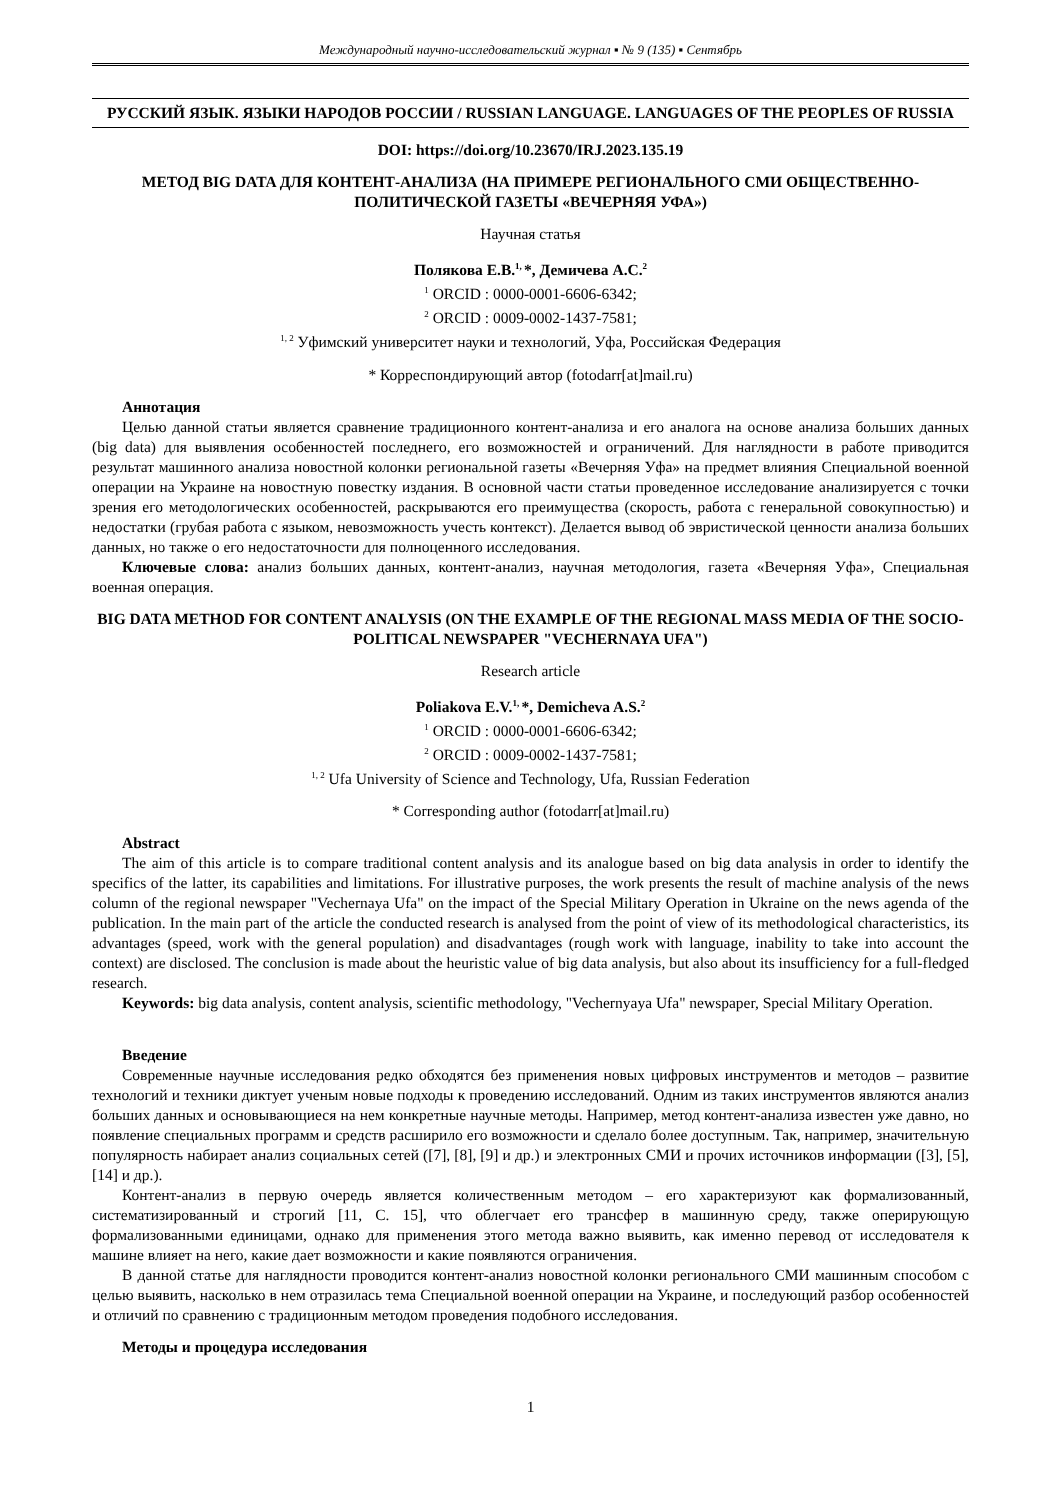Международный научно-исследовательский журнал ▪ № 9 (135) ▪ Сентябрь
РУССКИЙ ЯЗЫК. ЯЗЫКИ НАРОДОВ РОССИИ / RUSSIAN LANGUAGE. LANGUAGES OF THE PEOPLES OF RUSSIA
DOI: https://doi.org/10.23670/IRJ.2023.135.19
МЕТОД BIG DATA ДЛЯ КОНТЕНТ-АНАЛИЗА (НА ПРИМЕРЕ РЕГИОНАЛЬНОГО СМИ ОБЩЕСТВЕННО-ПОЛИТИЧЕСКОЙ ГАЗЕТЫ «ВЕЧЕРНЯЯ УФА»)
Научная статья
Полякова Е.В.<sup>1,</sup>*, Демичева А.С.<sup>2</sup>
<sup>1</sup> ORCID : 0000-0001-6606-6342;
<sup>2</sup> ORCID : 0009-0002-1437-7581;
<sup>1, 2</sup> Уфимский университет науки и технологий, Уфа, Российская Федерация
* Корреспондирующий автор (fotodarr[at]mail.ru)
Аннотация
Целью данной статьи является сравнение традиционного контент-анализа и его аналога на основе анализа больших данных (big data) для выявления особенностей последнего, его возможностей и ограничений. Для наглядности в работе приводится результат машинного анализа новостной колонки региональной газеты «Вечерняя Уфа» на предмет влияния Специальной военной операции на Украине на новостную повестку издания. В основной части статьи проведенное исследование анализируется с точки зрения его методологических особенностей, раскрываются его преимущества (скорость, работа с генеральной совокупностью) и недостатки (грубая работа с языком, невозможность учесть контекст). Делается вывод об эвристической ценности анализа больших данных, но также о его недостаточности для полноценного исследования.
Ключевые слова: анализ больших данных, контент-анализ, научная методология, газета «Вечерняя Уфа», Специальная военная операция.
BIG DATA METHOD FOR CONTENT ANALYSIS (ON THE EXAMPLE OF THE REGIONAL MASS MEDIA OF THE SOCIO-POLITICAL NEWSPAPER "VECHERNAYA UFA")
Research article
Poliakova E.V.<sup>1,</sup>*, Demicheva A.S.<sup>2</sup>
<sup>1</sup> ORCID : 0000-0001-6606-6342;
<sup>2</sup> ORCID : 0009-0002-1437-7581;
<sup>1, 2</sup> Ufa University of Science and Technology, Ufa, Russian Federation
* Corresponding author (fotodarr[at]mail.ru)
Abstract
The aim of this article is to compare traditional content analysis and its analogue based on big data analysis in order to identify the specifics of the latter, its capabilities and limitations. For illustrative purposes, the work presents the result of machine analysis of the news column of the regional newspaper "Vechernaya Ufa" on the impact of the Special Military Operation in Ukraine on the news agenda of the publication. In the main part of the article the conducted research is analysed from the point of view of its methodological characteristics, its advantages (speed, work with the general population) and disadvantages (rough work with language, inability to take into account the context) are disclosed. The conclusion is made about the heuristic value of big data analysis, but also about its insufficiency for a full-fledged research.
Keywords: big data analysis, content analysis, scientific methodology, "Vechernyaya Ufa" newspaper, Special Military Operation.
Введение
Современные научные исследования редко обходятся без применения новых цифровых инструментов и методов – развитие технологий и техники диктует ученым новые подходы к проведению исследований. Одним из таких инструментов являются анализ больших данных и основывающиеся на нем конкретные научные методы. Например, метод контент-анализа известен уже давно, но появление специальных программ и средств расширило его возможности и сделало более доступным. Так, например, значительную популярность набирает анализ социальных сетей ([7], [8], [9] и др.) и электронных СМИ и прочих источников информации ([3], [5], [14] и др.).
Контент-анализ в первую очередь является количественным методом – его характеризуют как формализованный, систематизированный и строгий [11, С. 15], что облегчает его трансфер в машинную среду, также оперирующую формализованными единицами, однако для применения этого метода важно выявить, как именно перевод от исследователя к машине влияет на него, какие дает возможности и какие появляются ограничения.
В данной статье для наглядности проводится контент-анализ новостной колонки регионального СМИ машинным способом с целью выявить, насколько в нем отразилась тема Специальной военной операции на Украине, и последующий разбор особенностей и отличий по сравнению с традиционным методом проведения подобного исследования.
Методы и процедура исследования
1